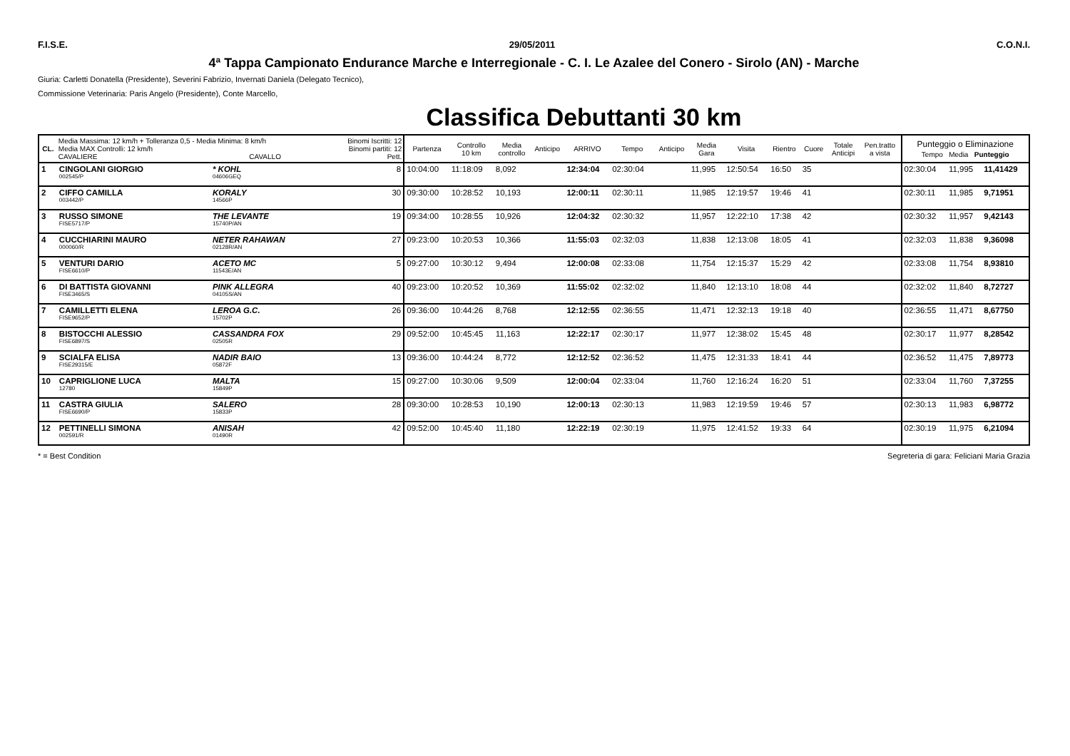F.I.S.E. 29/05/2011 C.O.N.I.
4ª Tappa Campionato Endurance Marche e Interregionale - C. I. Le Azalee del Conero - Sirolo (AN) - Marche
Giuria: Carletti Donatella (Presidente), Severini Fabrizio, Invernati Daniela (Delegato Tecnico),
Commissione Veterinaria: Paris Angelo (Presidente), Conte Marcello,
Classifica Debuttanti 30 km
| CL. | Media Massima: 12 km/h + Tolleranza 0,5 - Media Minima: 8 km/h Media MAX Controlli: 12 km/h CAVALIERE CAVALLO | | Binomi Iscritti: 12 Binomi partiti: 12 Pett. | Partenza | Controllo 10 km | Media controllo | Anticipo | ARRIVO | Tempo | Anticipo | Media Gara | Visita | Rientro | Cuore | Totale Anticipi | Pen.tratto a vista | Punteggio o Eliminazione Tempo Media Punteggio | | |
| --- | --- | --- | --- | --- | --- | --- | --- | --- | --- | --- | --- | --- | --- | --- | --- | --- | --- | --- | --- |
| 1 | CINGOLANI GIORGIO 002545/P | * KOHL 04606GEQ | 8 | 10:04:00 | 11:18:09 | 8,092 | | 12:34:04 | 02:30:04 | | 11,995 | 12:50:54 | 16:50 | 35 | | | 02:30:04 | 11,995 | 11,41429 |
| 2 | CIFFO CAMILLA 003442/P | KORALY 14566P | 30 | 09:30:00 | 10:28:52 | 10,193 | | 12:00:11 | 02:30:11 | | 11,985 | 12:19:57 | 19:46 | 41 | | | 02:30:11 | 11,985 | 9,71951 |
| 3 | RUSSO SIMONE FISE5717/P | THE LEVANTE 15740P/AN | 19 | 09:34:00 | 10:28:55 | 10,926 | | 12:04:32 | 02:30:32 | | 11,957 | 12:22:10 | 17:38 | 42 | | | 02:30:32 | 11,957 | 9,42143 |
| 4 | CUCCHIARINI MAURO 000060/R | NETER RAHAWAN 02128R/AN | 27 | 09:23:00 | 10:20:53 | 10,366 | | 11:55:03 | 02:32:03 | | 11,838 | 12:13:08 | 18:05 | 41 | | | 02:32:03 | 11,838 | 9,36098 |
| 5 | VENTURI DARIO FISE6610/P | ACETO MC 11543E/AN | 5 | 09:27:00 | 10:30:12 | 9,494 | | 12:00:08 | 02:33:08 | | 11,754 | 12:15:37 | 15:29 | 42 | | | 02:33:08 | 11,754 | 8,93810 |
| 6 | DI BATTISTA GIOVANNI FISE3465/S | PINK ALLEGRA 04105S/AN | 40 | 09:23:00 | 10:20:52 | 10,369 | | 11:55:02 | 02:32:02 | | 11,840 | 12:13:10 | 18:08 | 44 | | | 02:32:02 | 11,840 | 8,72727 |
| 7 | CAMILLETTI ELENA FISE9652/P | LEROA G.C. 15702P | 26 | 09:36:00 | 10:44:26 | 8,768 | | 12:12:55 | 02:36:55 | | 11,471 | 12:32:13 | 19:18 | 40 | | | 02:36:55 | 11,471 | 8,67750 |
| 8 | BISTOCCHI ALESSIO FISE6897/S | CASSANDRA FOX 02505R | 29 | 09:52:00 | 10:45:45 | 11,163 | | 12:22:17 | 02:30:17 | | 11,977 | 12:38:02 | 15:45 | 48 | | | 02:30:17 | 11,977 | 8,28542 |
| 9 | SCIALFA ELISA FISE29315/E | NADIR BAIO 05872F | 13 | 09:36:00 | 10:44:24 | 8,772 | | 12:12:52 | 02:36:52 | | 11,475 | 12:31:33 | 18:41 | 44 | | | 02:36:52 | 11,475 | 7,89773 |
| 10 | CAPRIGLIONE LUCA 12780 | MALTA 15849P | 15 | 09:27:00 | 10:30:06 | 9,509 | | 12:00:04 | 02:33:04 | | 11,760 | 12:16:24 | 16:20 | 51 | | | 02:33:04 | 11,760 | 7,37255 |
| 11 | CASTRA GIULIA FISE6690/P | SALERO 15833P | 28 | 09:30:00 | 10:28:53 | 10,190 | | 12:00:13 | 02:30:13 | | 11,983 | 12:19:59 | 19:46 | 57 | | | 02:30:13 | 11,983 | 6,98772 |
| 12 | PETTINELLI SIMONA 002591/R | ANISAH 01490R | 42 | 09:52:00 | 10:45:40 | 11,180 | | 12:22:19 | 02:30:19 | | 11,975 | 12:41:52 | 19:33 | 64 | | | 02:30:19 | 11,975 | 6,21094 |
* = Best Condition Segreteria di gara: Feliciani Maria Grazia